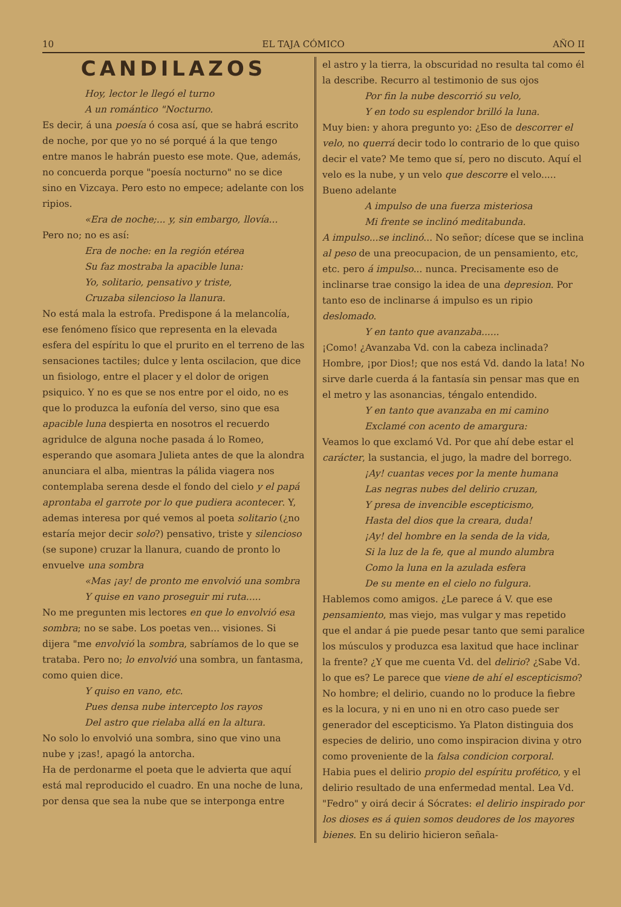10 EL TAJA CÓMICO AÑO II
CANDILAZOS
Hoy, lector le llegó el turno
A un romántico "Nocturno.
Es decir, á una poesía ó cosa así, que se habrá escrito de noche, por que yo no sé porqué á la que tengo entre manos le habrán puesto ese mote. Que, además, no concuerda porque "poesía nocturno" no se dice sino en Vizcaya. Pero esto no empece; adelante con los ripios.
«Era de noche;... y, sin embargo, llovía...
Pero no; no es así:
Era de noche: en la región etérea
Su faz mostraba la apacible luna:
Yo, solitario, pensativo y triste,
Cruzaba silencioso la llanura.
No está mala la estrofa. Predispone á la melancolía, ese fenómeno físico que representa en la elevada esfera del espíritu lo que el prurito en el terreno de las sensaciones tactiles; dulce y lenta oscilacion, que dice un fisiologo, entre el placer y el dolor de origen psiquico. Y no es que se nos entre por el oido, no es que lo produzca la eufonía del verso, sino que esa apacible luna despierta en nosotros el recuerdo agridulce de alguna noche pasada á lo Romeo, esperando que asomara Julieta antes de que la alondra anunciara el alba, mientras la pálida viagera nos contemplaba serena desde el fondo del cielo y el papá aprontaba el garrote por lo que pudiera acontecer. Y, ademas interesa por qué vemos al poeta solitario (¿no estaría mejor decir solo?) pensativo, triste y silencioso (se supone) cruzar la llanura, cuando de pronto lo envuelve una sombra
«Mas ¡ay! de pronto me envolvió una sombra
Y quise en vano proseguir mi ruta.....
No me pregunten mis lectores en que lo envolvió esa sombra; no se sabe. Los poetas ven... visiones. Si dijera "me envolvió la sombra, sabríamos de lo que se trataba. Pero no; lo envolvió una sombra, un fantasma, como quien dice.
Y quiso en vano, etc.
Pues densa nube intercepto los rayos
Del astro que rielaba allá en la altura.
No solo lo envolvió una sombra, sino que vino una nube y ¡zas!, apagó la antorcha.
Ha de perdonarme el poeta que le advierta que aquí está mal reproducido el cuadro. En una noche de luna, por densa que sea la nube que se interponga entre
el astro y la tierra, la obscuridad no resulta tal como él la describe. Recurro al testimonio de sus ojos
Por fin la nube descorrió su velo,
Y en todo su esplendor brilló la luna.
Muy bien: y ahora pregunto yo: ¿Eso de descorrer el velo, no querrá decir todo lo contrario de lo que quiso decir el vate? Me temo que sí, pero no discuto. Aquí el velo es la nube, y un velo que descorre el velo..... Bueno adelante
A impulso de una fuerza misteriosa
Mi frente se inclinó meditabunda.
A impulso...se inclinó... No señor; dícese que se inclina al peso de una preocupacion, de un pensamiento, etc, etc. pero á impulso... nunca. Precisamente eso de inclinarse trae consigo la idea de una depresion. Por tanto eso de inclinarse á impulso es un ripio deslomado.
Y en tanto que avanzaba......
¡Como! ¿Avanzaba Vd. con la cabeza inclinada? Hombre, ¡por Dios!; que nos está Vd. dando la lata! No sirve darle cuerda á la fantasía sin pensar mas que en el metro y las asonancias, téngalo entendido.
Y en tanto que avanzaba en mi camino
Exclamé con acento de amargura:
Veamos lo que exclamó Vd. Por que ahí debe estar el carácter, la sustancia, el jugo, la madre del borrego.
¡Ay! cuantas veces por la mente humana
Las negras nubes del delirio cruzan,
Y presa de invencible escepticismo,
Hasta del dios que la creara, duda!
¡Ay! del hombre en la senda de la vida,
Si la luz de la fe, que al mundo alumbra
Como la luna en la azulada esfera
De su mente en el cielo no fulgura.
Hablemos como amigos. ¿Le parece á V. que ese pensamiento, mas viejo, mas vulgar y mas repetido que el andar á pie puede pesar tanto que semi paralice los músculos y produzca esa laxitud que hace inclinar la frente? ¿Y que me cuenta Vd. del delirio? ¿Sabe Vd. lo que es? Le parece que viene de ahí el escepticismo? No hombre; el delirio, cuando no lo produce la fiebre es la locura, y ni en uno ni en otro caso puede ser generador del escepticismo. Ya Platon distinguia dos especies de delirio, uno como inspiracion divina y otro como proveniente de la falsa condicion corporal. Habia pues el delirio propio del espíritu profético, y el delirio resultado de una enfermedad mental. Lea Vd. "Fedro" y oirá decir á Sócrates: el delirio inspirado por los dioses es á quien somos deudores de los mayores bienes. En su delirio hicieron señala-